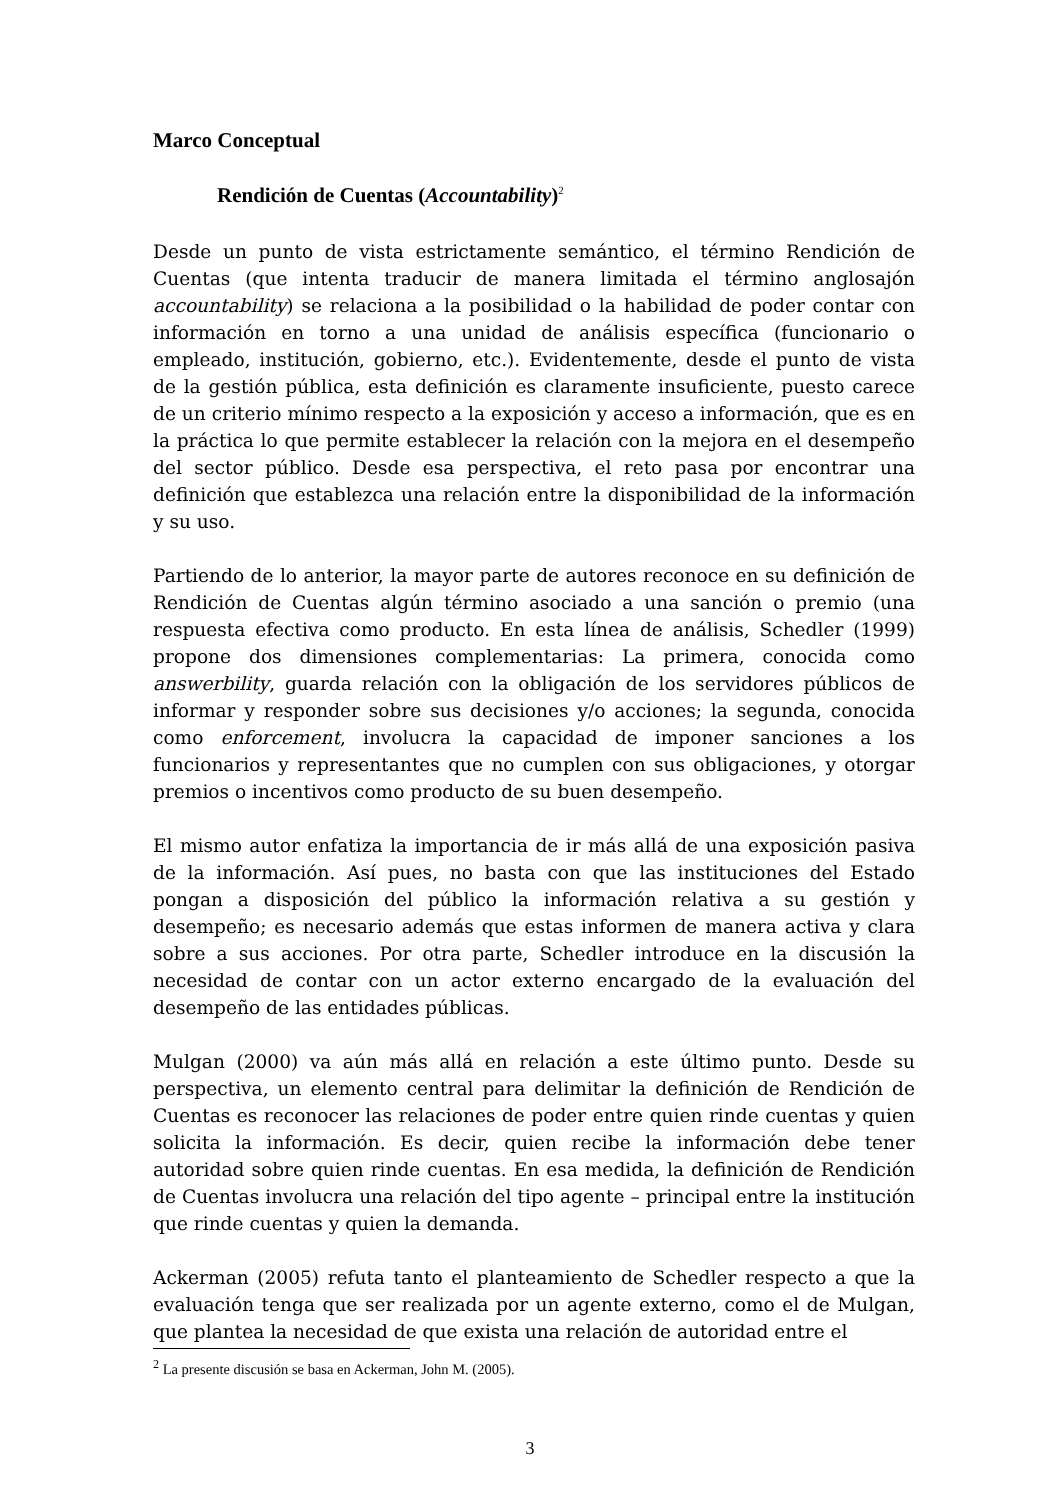Marco Conceptual
Rendición de Cuentas (Accountability)<sup>2</sup>
Desde un punto de vista estrictamente semántico, el término Rendición de Cuentas (que intenta traducir de manera limitada el término anglosajón accountability) se relaciona a la posibilidad o la habilidad de poder contar con información en torno a una unidad de análisis específica (funcionario o empleado, institución, gobierno, etc.). Evidentemente, desde el punto de vista de la gestión pública, esta definición es claramente insuficiente, puesto carece de un criterio mínimo respecto a la exposición y acceso a información, que es en la práctica lo que permite establecer la relación con la mejora en el desempeño del sector público. Desde esa perspectiva, el reto pasa por encontrar una definición que establezca una relación entre la disponibilidad de la información y su uso.
Partiendo de lo anterior, la mayor parte de autores reconoce en su definición de Rendición de Cuentas algún término asociado a una sanción o premio (una respuesta efectiva como producto. En esta línea de análisis, Schedler (1999) propone dos dimensiones complementarias: La primera, conocida como answerbility, guarda relación con la obligación de los servidores públicos de informar y responder sobre sus decisiones y/o acciones; la segunda, conocida como enforcement, involucra la capacidad de imponer sanciones a los funcionarios y representantes que no cumplen con sus obligaciones, y otorgar premios o incentivos como producto de su buen desempeño.
El mismo autor enfatiza la importancia de ir más allá de una exposición pasiva de la información. Así pues, no basta con que las instituciones del Estado pongan a disposición del público la información relativa a su gestión y desempeño; es necesario además que estas informen de manera activa y clara sobre a sus acciones. Por otra parte, Schedler introduce en la discusión la necesidad de contar con un actor externo encargado de la evaluación del desempeño de las entidades públicas.
Mulgan (2000) va aún más allá en relación a este último punto. Desde su perspectiva, un elemento central para delimitar la definición de Rendición de Cuentas es reconocer las relaciones de poder entre quien rinde cuentas y quien solicita la información. Es decir, quien recibe la información debe tener autoridad sobre quien rinde cuentas. En esa medida, la definición de Rendición de Cuentas involucra una relación del tipo agente – principal entre la institución que rinde cuentas y quien la demanda.
Ackerman (2005) refuta tanto el planteamiento de Schedler respecto a que la evaluación tenga que ser realizada por un agente externo, como el de Mulgan, que plantea la necesidad de que exista una relación de autoridad entre el
<sup>2</sup> La presente discusión se basa en Ackerman, John M. (2005).
3